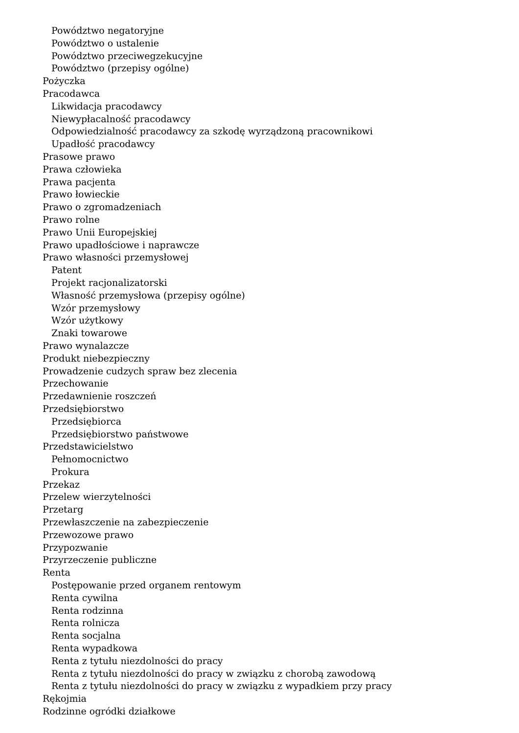Powództwo negatoryjne
Powództwo o ustalenie
Powództwo przeciwegzekucyjne
Powództwo (przepisy ogólne)
Pożyczka
Pracodawca
Likwidacja pracodawcy
Niewypłacalność pracodawcy
Odpowiedzialność pracodawcy za szkodę wyrządzoną pracownikowi
Upadłość pracodawcy
Prasowe prawo
Prawa człowieka
Prawa pacjenta
Prawo łowieckie
Prawo o zgromadzeniach
Prawo rolne
Prawo Unii Europejskiej
Prawo upadłościowe i naprawcze
Prawo własności przemysłowej
Patent
Projekt racjonalizatorski
Własność przemysłowa (przepisy ogólne)
Wzór przemysłowy
Wzór użytkowy
Znaki towarowe
Prawo wynalazcze
Produkt niebezpieczny
Prowadzenie cudzych spraw bez zlecenia
Przechowanie
Przedawnienie roszczeń
Przedsiębiorstwo
Przedsiębiorca
Przedsiębiorstwo państwowe
Przedstawicielstwo
Pełnomocnictwo
Prokura
Przekaz
Przelew wierzytelności
Przetarg
Przewłaszczenie na zabezpieczenie
Przewozowe prawo
Przypozwanie
Przyrzeczenie publiczne
Renta
Postępowanie przed organem rentowym
Renta cywilna
Renta rodzinna
Renta rolnicza
Renta socjalna
Renta wypadkowa
Renta z tytułu niezdolności do pracy
Renta z tytułu niezdolności do pracy w związku z chorobą zawodową
Renta z tytułu niezdolności do pracy w związku z wypadkiem przy pracy
Rękojmia
Rodzinne ogródki działkowe